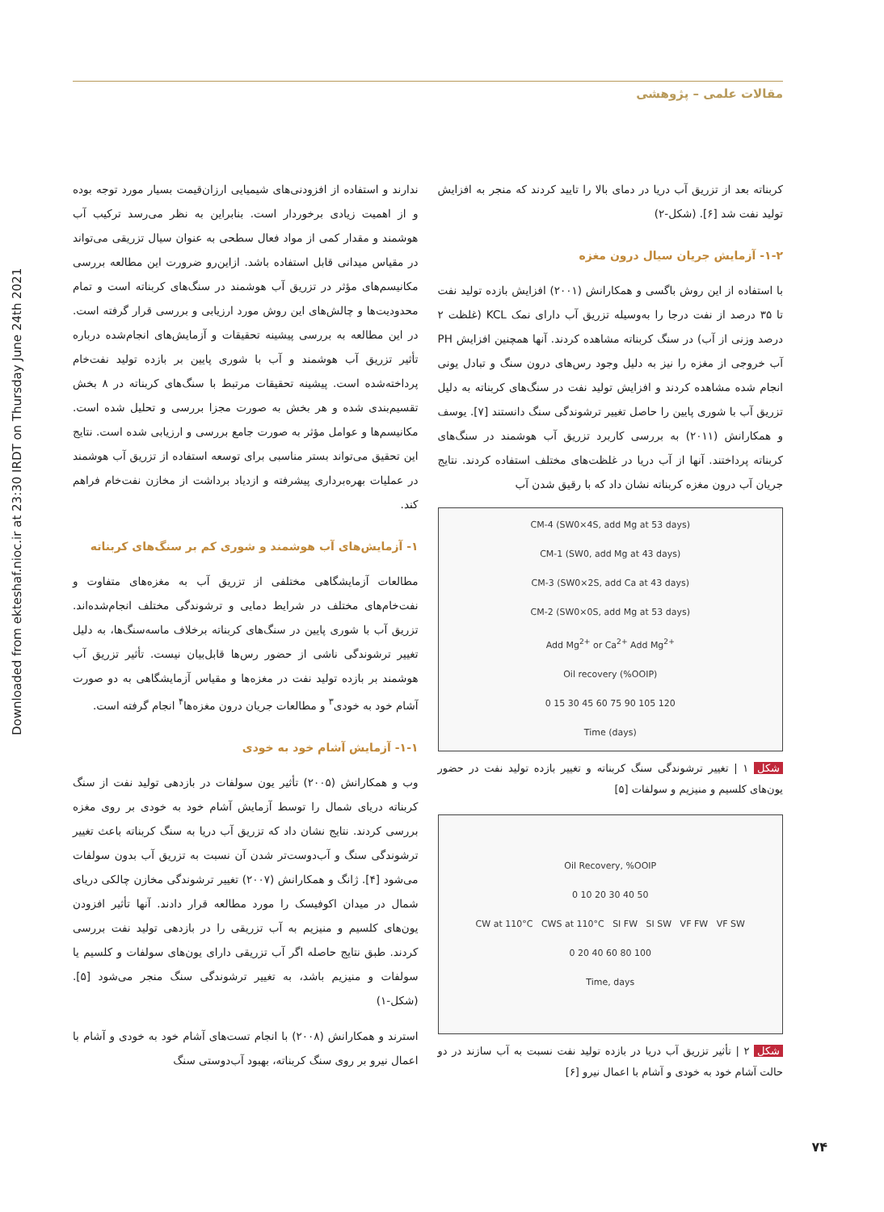Downloaded from ekteshaf.nioc.ir at 23:30 IRDT on Thursday June 24th 2021
مقالات علمی – پژوهشی
ندارند و استفاده از افزودنی‌های شیمیایی ارزان‌قیمت بسیار مورد توجه بوده و از اهمیت زیادی برخوردار است. بنابراین به نظر می‌رسد ترکیب آب هوشمند و مقدار کمی از مواد فعال سطحی به عنوان سیال تزریقی می‌تواند در مقیاس میدانی قابل استفاده باشد. ازاین‌رو ضرورت این مطالعه بررسی مکانیسم‌های مؤثر در تزریق آب هوشمند در سنگ‌های کربناته است و تمام محدودیت‌ها و چالش‌های این روش مورد ارزیابی و بررسی قرار گرفته است. در این مطالعه به بررسی پیشینه تحقیقات و آزمایش‌های انجام‌شده درباره تأثیر تزریق آب هوشمند و آب با شوری پایین بر بازده تولید نفت‌خام پرداخته‌شده است. پیشینه تحقیقات مرتبط با سنگ‌های کربناته در ۸ بخش تقسیم‌بندی شده و هر بخش به صورت مجزا بررسی و تحلیل شده است. مکانیسم‌ها و عوامل مؤثر به صورت جامع بررسی و ارزیابی شده است. نتایج این تحقیق می‌تواند بستر مناسبی برای توسعه استفاده از تزریق آب هوشمند در عملیات بهره‌برداری پیشرفته و ازدیاد برداشت از مخازن نفت‌خام فراهم کند.
۱- آزمایش‌های آب هوشمند و شوری کم بر سنگ‌های کربناته
مطالعات آزمایشگاهی مختلفی از تزریق آب به مغزه‌های متفاوت و نفت‌خام‌های مختلف در شرایط دمایی و ترشوندگی مختلف انجام‌شده‌اند. تزریق آب با شوری پایین در سنگ‌های کربناته برخلاف ماسه‌سنگ‌ها، به دلیل تغییر ترشوندگی ناشی از حضور رس‌ها قابل‌بیان نیست. تأثیر تزریق آب هوشمند بر بازده تولید نفت در مغزه‌ها و مقیاس آزمایشگاهی به دو صورت آشام خود به خودی<sup>۳</sup> و مطالعات جریان درون مغزه‌ها<sup>۴</sup> انجام گرفته است.
۱-۱- آزمایش آشام خود به خودی
وب و همکارانش (۲۰۰۵) تأثیر یون سولفات در بازدهی تولید نفت از سنگ کربناته دریای شمال را توسط آزمایش آشام خود به خودی بر روی مغزه بررسی کردند. نتایج نشان داد که تزریق آب دریا به سنگ کربناته باعث تغییر ترشوندگی سنگ و آب‌دوست‌تر شدن آن نسبت به تزریق آب بدون سولفات می‌شود [۴]. ژانگ و همکارانش (۲۰۰۷) تغییر ترشوندگی مخازن چالکی دریای شمال در میدان اکوفیسک را مورد مطالعه قرار دادند. آنها تأثیر افزودن یون‌های کلسیم و منیزیم به آب تزریقی را در بازدهی تولید نفت بررسی کردند. طبق نتایج حاصله اگر آب تزریقی دارای یون‌های سولفات و کلسیم یا سولفات و منیزیم باشد، به تغییر ترشوندگی سنگ منجر می‌شود [۵]. (شکل-۱)
استرند و همکارانش (۲۰۰۸) با انجام تست‌های آشام خود به خودی و آشام با اعمال نیرو بر روی سنگ کربناته، بهبود آب‌دوستی سنگ
کربناته بعد از تزریق آب دریا در دمای بالا را تایید کردند که منجر به افزایش تولید نفت شد [۶]. (شکل-۲)
۱-۲- آزمایش جریان سیال درون مغزه
با استفاده از این روش باگسی و همکارانش (۲۰۰۱) افزایش بازده تولید نفت تا ۳۵ درصد از نفت درجا را به‌وسیله تزریق آب دارای نمک KCL (غلظت ۲ درصد وزنی از آب) در سنگ کربناته مشاهده کردند. آنها همچنین افزایش PH آب خروجی از مغزه را نیز به دلیل وجود رس‌های درون سنگ و تبادل یونی انجام شده مشاهده کردند و افزایش تولید نفت در سنگ‌های کربناته به دلیل تزریق آب با شوری پایین را حاصل تغییر ترشوندگی سنگ دانستند [۷]. یوسف و همکارانش (۲۰۱۱) به بررسی کاربرد تزریق آب هوشمند در سنگ‌های کربناته پرداختند. آنها از آب دریا در غلظت‌های مختلف استفاده کردند. نتایج جریان آب درون مغزه کربناته نشان داد که با رقیق شدن آب
CM-4 (SW0×4S, add Mg at 53 days)
CM-1 (SW0, add Mg at 43 days)
CM-3 (SW0×2S, add Ca at 43 days)
CM-2 (SW0×0S, add Mg at 53 days)
Add Mg<sup>2+</sup> or Ca<sup>2+</sup> Add Mg<sup>2+</sup>
Oil recovery (%OOIP)
0 15 30 45 60 75 90 105 120
Time (days)
شکل ۱ | تغییر ترشوندگی سنگ کربناته و تغییر بازده تولید نفت در حضور یون‌های کلسیم و منیزیم و سولفات [۵]
Oil Recovery, %OOIP
0 10 20 30 40 50
CW at 110°C CWS at 110°C SI FW SI SW VF FW VF SW
0 20 40 60 80 100
Time, days
شکل ۲ | تأثیر تزریق آب دریا در بازده تولید نفت نسبت به آب سازند در دو حالت آشام خود به خودی و آشام با اعمال نیرو [۶]
۷۴